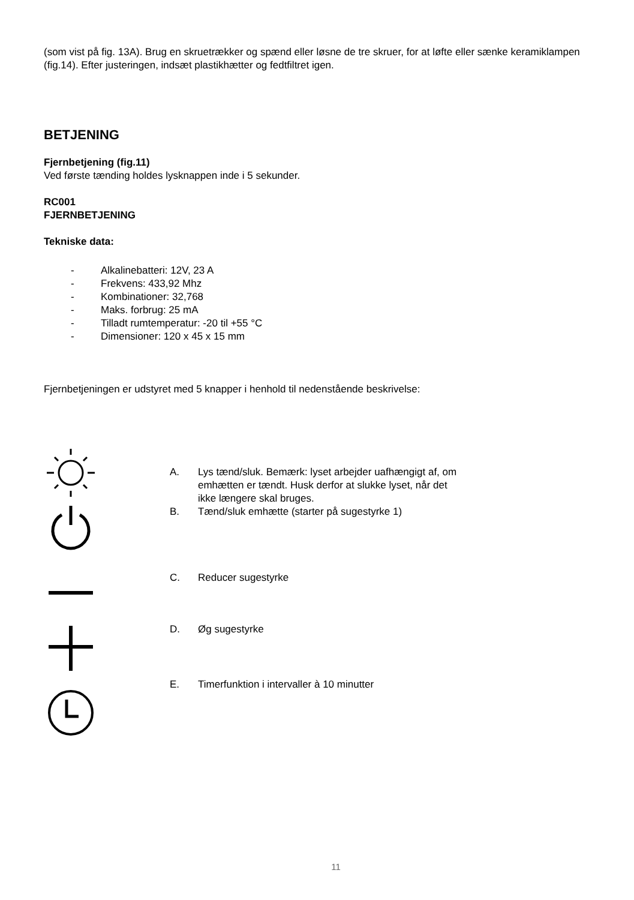(som vist på fig. 13A). Brug en skruetrækker og spænd eller løsne de tre skruer, for at løfte eller sænke keramiklampen (fig.14). Efter justeringen, indsæt plastikhætter og fedtfiltret igen.
BETJENING
Fjernbetjening (fig.11)
Ved første tænding holdes lysknappen inde i 5 sekunder.
RC001
FJERNBETJENING
Tekniske data:
- Alkalinebatteri: 12V, 23 A
- Frekvens: 433,92 Mhz
- Kombinationer: 32,768
- Maks. forbrug: 25 mA
- Tilladt rumtemperatur: -20 til +55 °C
- Dimensioner: 120 x 45 x 15 mm
Fjernbetjeningen er udstyret med 5 knapper i henhold til nedenstående beskrivelse:
A. Lys tænd/sluk. Bemærk: lyset arbejder uafhængigt af, om emhætten er tændt. Husk derfor at slukke lyset, når det ikke længere skal bruges.
B. Tænd/sluk emhætte (starter på sugestyrke 1)
C. Reducer sugestyrke
D. Øg sugestyrke
E. Timerfunktion i intervaller à 10 minutter
11